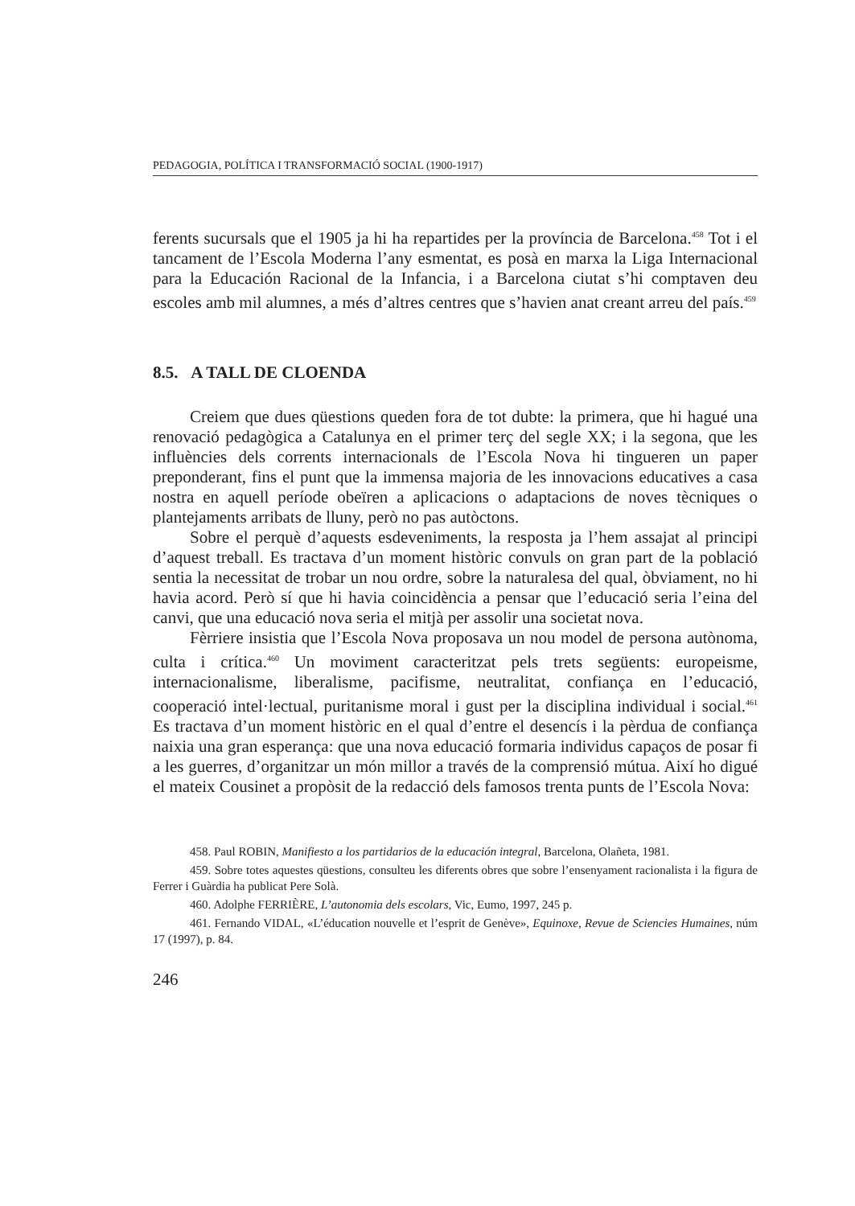PEDAGOGIA, POLÍTICA I TRANSFORMACIÓ SOCIAL (1900-1917)
ferents sucursals que el 1905 ja hi ha repartides per la província de Barcelona.<sup>458</sup> Tot i el tancament de l’Escola Moderna l’any esmentat, es posà en marxa la Liga Internacional para la Educación Racional de la Infancia, i a Barcelona ciutat s’hi comptaven deu escoles amb mil alumnes, a més d’altres centres que s’havien anat creant arreu del país.<sup>459</sup>
8.5. A TALL DE CLOENDA
Creiem que dues qüestions queden fora de tot dubte: la primera, que hi hagué una renovació pedagògica a Catalunya en el primer terç del segle XX; i la segona, que les influències dels corrents internacionals de l’Escola Nova hi tingueren un paper preponderant, fins el punt que la immensa majoria de les innovacions educatives a casa nostra en aquell període obeïren a aplicacions o adaptacions de noves tècniques o plantejaments arribats de lluny, però no pas autòctons.
Sobre el perquè d’aquests esdeveniments, la resposta ja l’hem assajat al principi d’aquest treball. Es tractava d’un moment històric convuls on gran part de la població sentia la necessitat de trobar un nou ordre, sobre la naturalesa del qual, òbviament, no hi havia acord. Però sí que hi havia coincidència a pensar que l’educació seria l’eina del canvi, que una educació nova seria el mitjà per assolir una societat nova.
Fèrriere insistia que l’Escola Nova proposava un nou model de persona autònoma, culta i crítica.<sup>460</sup> Un moviment caracteritzat pels trets següents: europeisme, internacionalisme, liberalisme, pacifisme, neutralitat, confiança en l’educació, cooperació intel·lectual, puritanisme moral i gust per la disciplina individual i social.<sup>461</sup> Es tractava d’un moment històric en el qual d’entre el desencís i la pèrdua de confiança naixia una gran esperança: que una nova educació formaria individus capaços de posar fi a les guerres, d’organitzar un món millor a través de la comprensió mútua. Així ho digué el mateix Cousinet a propòsit de la redacció dels famosos trenta punts de l’Escola Nova:
458. Paul ROBIN, Manifiesto a los partidarios de la educación integral, Barcelona, Olañeta, 1981.
459. Sobre totes aquestes qüestions, consulteu les diferents obres que sobre l’ensenyament racionalista i la figura de Ferrer i Guàrdia ha publicat Pere Solà.
460. Adolphe FERRIÈRE, L’autonomia dels escolars, Vic, Eumo, 1997, 245 p.
461. Fernando VIDAL, «L’éducation nouvelle et l’esprit de Genève», Equinoxe, Revue de Sciencies Humaines, núm 17 (1997), p. 84.
246